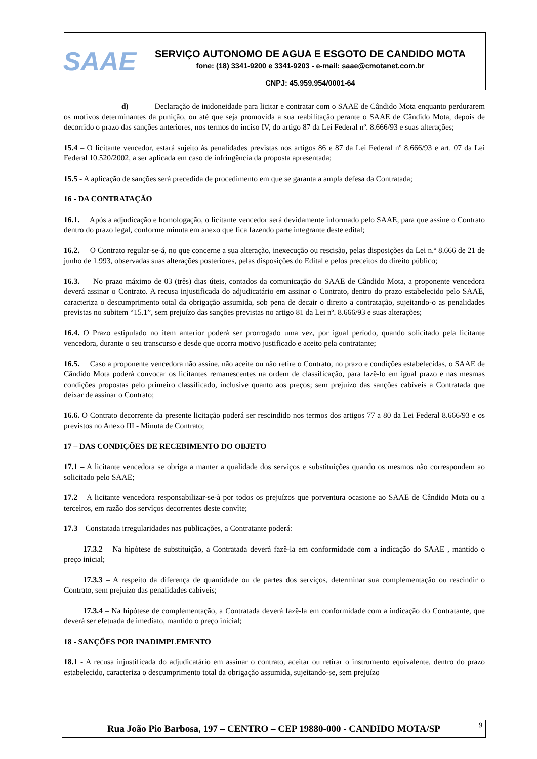SAAE
SERVIÇO AUTONOMO DE AGUA E ESGOTO DE CANDIDO MOTA
fone: (18) 3341-9200 e 3341-9203 - e-mail: saae@cmotanet.com.br
CNPJ: 45.959.954/0001-64
d) Declaração de inidoneidade para licitar e contratar com o SAAE de Cândido Mota enquanto perdurarem os motivos determinantes da punição, ou até que seja promovida a sua reabilitação perante o SAAE de Cândido Mota, depois de decorrido o prazo das sanções anteriores, nos termos do inciso IV, do artigo 87 da Lei Federal nº. 8.666/93 e suas alterações;
15.4 – O licitante vencedor, estará sujeito às penalidades previstas nos artigos 86 e 87 da Lei Federal nº 8.666/93 e art. 07 da Lei Federal 10.520/2002, a ser aplicada em caso de infringência da proposta apresentada;
15.5 - A aplicação de sanções será precedida de procedimento em que se garanta a ampla defesa da Contratada;
16 - DA CONTRATAÇÃO
16.1. Após a adjudicação e homologação, o licitante vencedor será devidamente informado pelo SAAE, para que assine o Contrato dentro do prazo legal, conforme minuta em anexo que fica fazendo parte integrante deste edital;
16.2. O Contrato regular-se-á, no que concerne a sua alteração, inexecução ou rescisão, pelas disposições da Lei n.º 8.666 de 21 de junho de 1.993, observadas suas alterações posteriores, pelas disposições do Edital e pelos preceitos do direito público;
16.3. No prazo máximo de 03 (três) dias úteis, contados da comunicação do SAAE de Cândido Mota, a proponente vencedora deverá assinar o Contrato. A recusa injustificada do adjudicatário em assinar o Contrato, dentro do prazo estabelecido pelo SAAE, caracteriza o descumprimento total da obrigação assumida, sob pena de decair o direito a contratação, sujeitando-o as penalidades previstas no subitem “15.1”, sem prejuízo das sanções previstas no artigo 81 da Lei nº. 8.666/93 e suas alterações;
16.4. O Prazo estipulado no item anterior poderá ser prorrogado uma vez, por igual período, quando solicitado pela licitante vencedora, durante o seu transcurso e desde que ocorra motivo justificado e aceito pela contratante;
16.5. Caso a proponente vencedora não assine, não aceite ou não retire o Contrato, no prazo e condições estabelecidas, o SAAE de Cândido Mota poderá convocar os licitantes remanescentes na ordem de classificação, para fazê-lo em igual prazo e nas mesmas condições propostas pelo primeiro classificado, inclusive quanto aos preços; sem prejuízo das sanções cabíveis a Contratada que deixar de assinar o Contrato;
16.6. O Contrato decorrente da presente licitação poderá ser rescindido nos termos dos artigos 77 a 80 da Lei Federal 8.666/93 e os previstos no Anexo III - Minuta de Contrato;
17 – DAS CONDIÇÕES DE RECEBIMENTO DO OBJETO
17.1 – A licitante vencedora se obriga a manter a qualidade dos serviços e substituições quando os mesmos não correspondem ao solicitado pelo SAAE;
17.2 – A licitante vencedora responsabilizar-se-à por todos os prejuízos que porventura ocasione ao SAAE de Cândido Mota ou a terceiros, em razão dos serviços decorrentes deste convite;
17.3 – Constatada irregularidades nas publicações, a Contratante poderá:
17.3.2 – Na hipótese de substituição, a Contratada deverá fazê-la em conformidade com a indicação do SAAE , mantido o preço inicial;
17.3.3 – A respeito da diferença de quantidade ou de partes dos serviços, determinar sua complementação ou rescindir o Contrato, sem prejuízo das penalidades cabíveis;
17.3.4 – Na hipótese de complementação, a Contratada deverá fazê-la em conformidade com a indicação do Contratante, que deverá ser efetuada de imediato, mantido o preço inicial;
18 - SANÇÕES POR INADIMPLEMENTO
18.1 - A recusa injustificada do adjudicatário em assinar o contrato, aceitar ou retirar o instrumento equivalente, dentro do prazo estabelecido, caracteriza o descumprimento total da obrigação assumida, sujeitando-se, sem prejuízo
Rua João Pio Barbosa, 197 – CENTRO – CEP 19880-000 - CANDIDO MOTA/SP 9